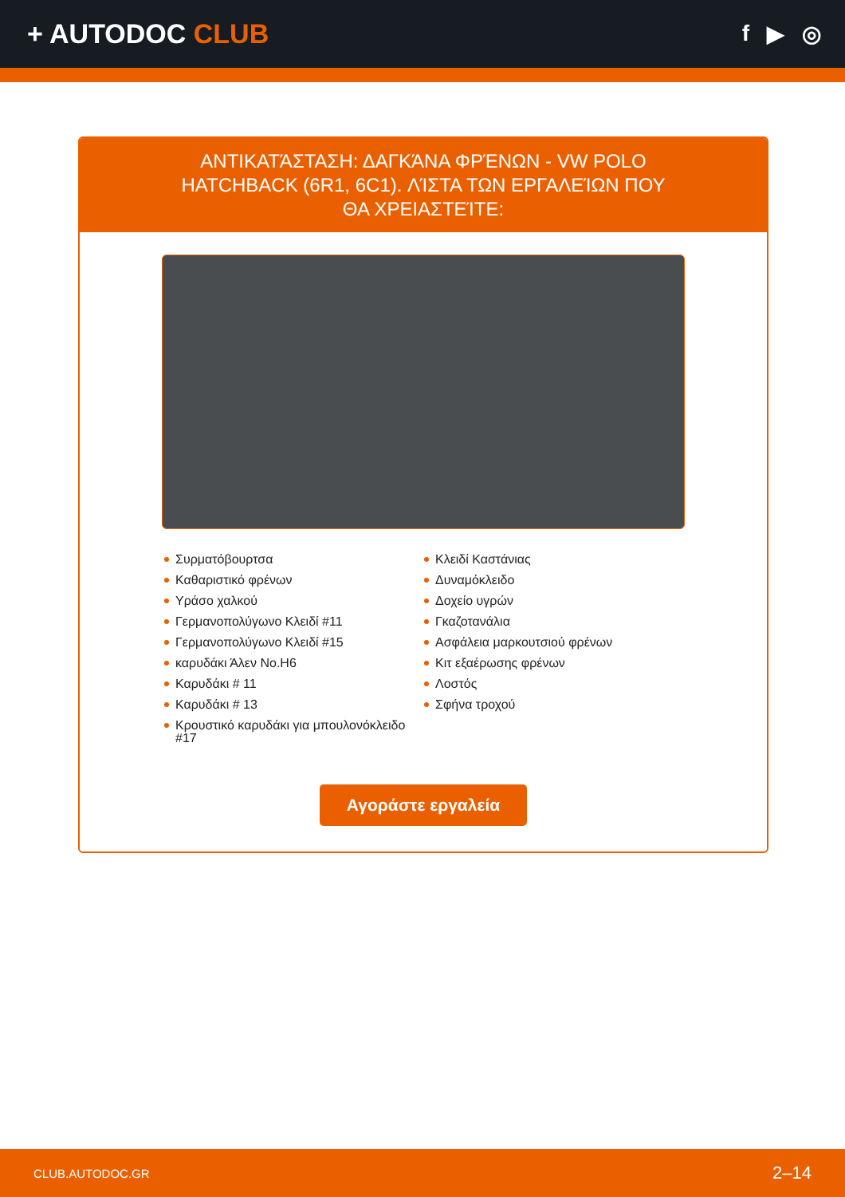+ AUTODOC CLUB
f ▶ ◎
ΑΝΤΙΚΑΤΆΣΤΑΣΗ: ΔΑΓΚΆΝΑ ΦΡΈΝΩΝ - VW POLO HATCHBACK (6R1, 6C1). ΛΊΣΤΑ ΤΩΝ ΕΡΓΑΛΕΊΩΝ ΠΟΥ ΘΑ ΧΡΕΙΑΣΤΕΊΤΕ:
Συρματόβουρτσα
Καθαριστικό φρένων
Υράσο χαλκού
Γερμανοπολύγωνο Κλειδί #11
Γερμανοπολύγωνο Κλειδί #15
καρυδάκι Άλεν No.H6
Καρυδάκι # 11
Καρυδάκι # 13
Κρουστικό καρυδάκι για μπουλονόκλειδο #17
Κλειδί Καστάνιας
Δυναμόκλειδο
Δοχείο υγρών
Γκαζοτανάλια
Ασφάλεια μαρκουτσιού φρένων
Κιτ εξαέρωσης φρένων
Λοστός
Σφήνα τροχού
Αγοράστε εργαλεία
CLUB.AUTODOC.GR 2–14